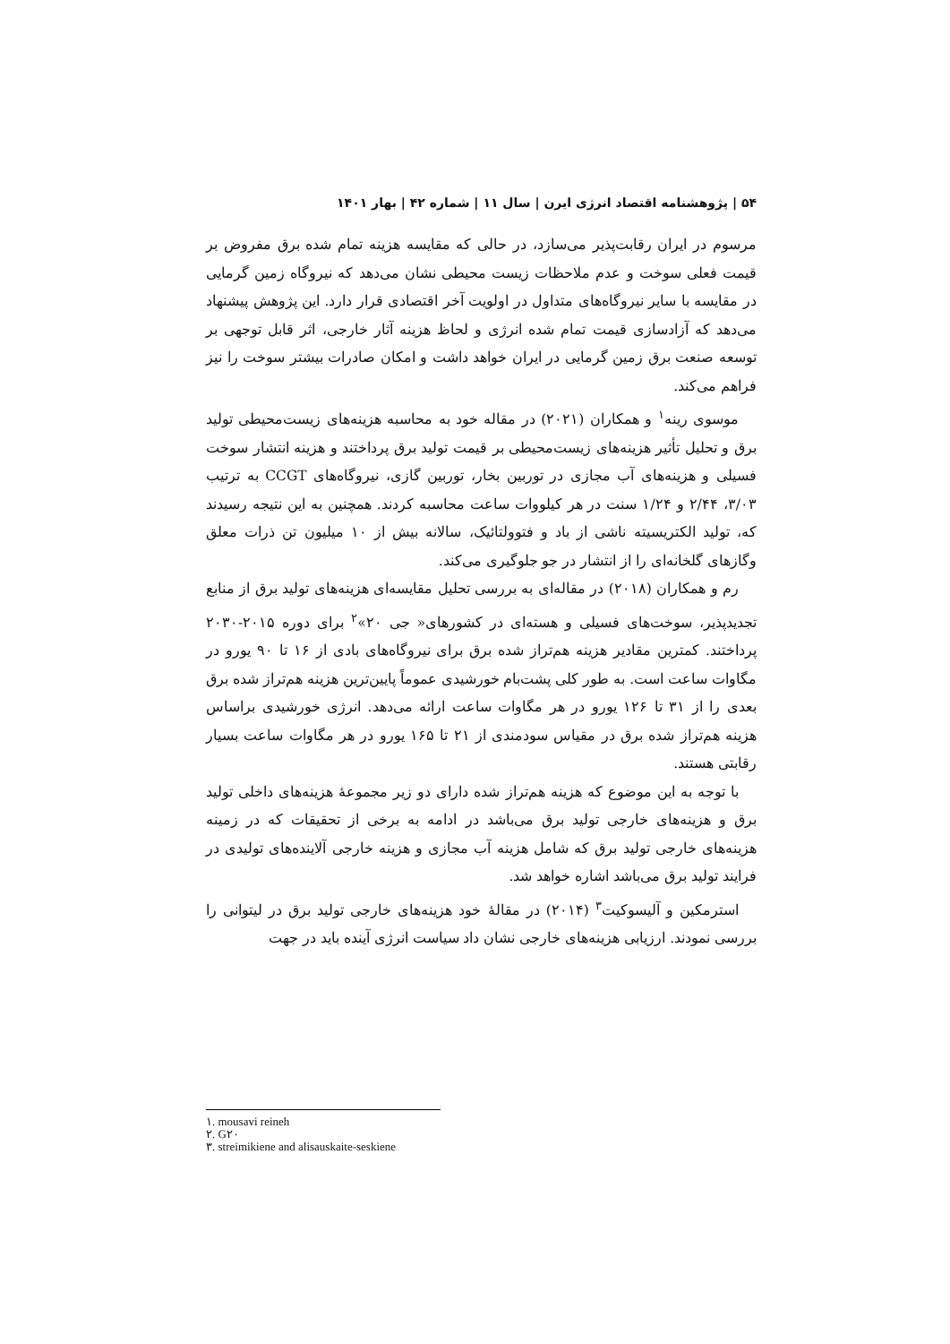۵۴ | پژوهشنامه اقتصاد انرژی ایرن | سال ۱۱ | شماره ۴۲ | بهار ۱۴۰۱
مرسوم در ایران رقابت‌پذیر می‌سازد، در حالی که مقایسه هزینه تمام شده برق مفروض بر قیمت فعلی سوخت و عدم ملاحظات زیست محیطی نشان می‌دهد که نیروگاه زمین گرمایی در مقایسه با سایر نیروگاه‌های متداول در اولویت آخر اقتصادی قرار دارد. این پژوهش پیشنهاد می‌دهد که آزادسازی قیمت تمام شده انرژی و لحاظ هزینه آثار خارجی، اثر قابل توجهی بر توسعه صنعت برق زمین گرمایی در ایران خواهد داشت و امکان صادرات بیشتر سوخت را نیز فراهم می‌کند.
موسوی رینه<sup>۱</sup> و همکاران (۲۰۲۱) در مقاله خود به محاسبه هزینه‌های زیست‌محیطی تولید برق و تحلیل تأثیر هزینه‌های زیست‌محیطی بر قیمت تولید برق پرداختند و هزینه انتشار سوخت فسیلی و هزینه‌های آب مجازی در توربین بخار، توربین گازی، نیروگاه‌های CCGT به ترتیب ۳/۰۳، ۲/۴۴ و ۱/۲۴ سنت در هر کیلووات ساعت محاسبه کردند. همچنین به این نتیجه رسیدند که، تولید الکتریسیته ناشی از باد و فتوولتائیک، سالانه بیش از ۱۰ میلیون تن ذرات معلق وگازهای گلخانه‌ای را از انتشار در جو جلوگیری می‌کند.
رم و همکاران (۲۰۱۸) در مقاله‌ای به بررسی تحلیل مقایسه‌ای هزینه‌های تولید برق از منابع تجدیدپذیر، سوخت‌های فسیلی و هسته‌ای در کشورهای« جی ۲۰»<sup>۲</sup> برای دوره ۲۰۱۵-۲۰۳۰ پرداختند. کمترین مقادیر هزینه هم‌تراز شده برق برای نیروگاه‌های بادی از ۱۶ تا ۹۰ یورو در مگاوات ساعت است. به طور کلی پشت‌بام خورشیدی عموماً پایین‌ترین هزینه هم‌تراز شده برق بعدی را از ۳۱ تا ۱۲۶ یورو در هر مگاوات ساعت ارائه می‌دهد. انرژی خورشیدی براساس هزینه هم‌تراز شده برق در مقیاس سودمندی از ۲۱ تا ۱۶۵ یورو در هر مگاوات ساعت بسیار رقابتی هستند.
با توجه به این موضوع که هزینه هم‌تراز شده دارای دو زیر مجموعهٔ هزینه‌های داخلی تولید برق و هزینه‌های خارجی تولید برق می‌باشد در ادامه به برخی از تحقیقات که در زمینه هزینه‌های خارجی تولید برق که شامل هزینه آب مجازی و هزینه خارجی آلاینده‌های تولیدی در فرایند تولید برق می‌باشد اشاره خواهد شد.
استرمکین و آلیسوکیت<sup>۳</sup> (۲۰۱۴) در مقالهٔ خود هزینه‌های خارجی تولید برق در لیتوانی را بررسی نمودند. ارزیابی هزینه‌های خارجی نشان داد سیاست انرژی آینده باید در جهت
۱. mousavi reineh
۲. G۲۰
۳. streimikiene and alisauskaite-seskiene